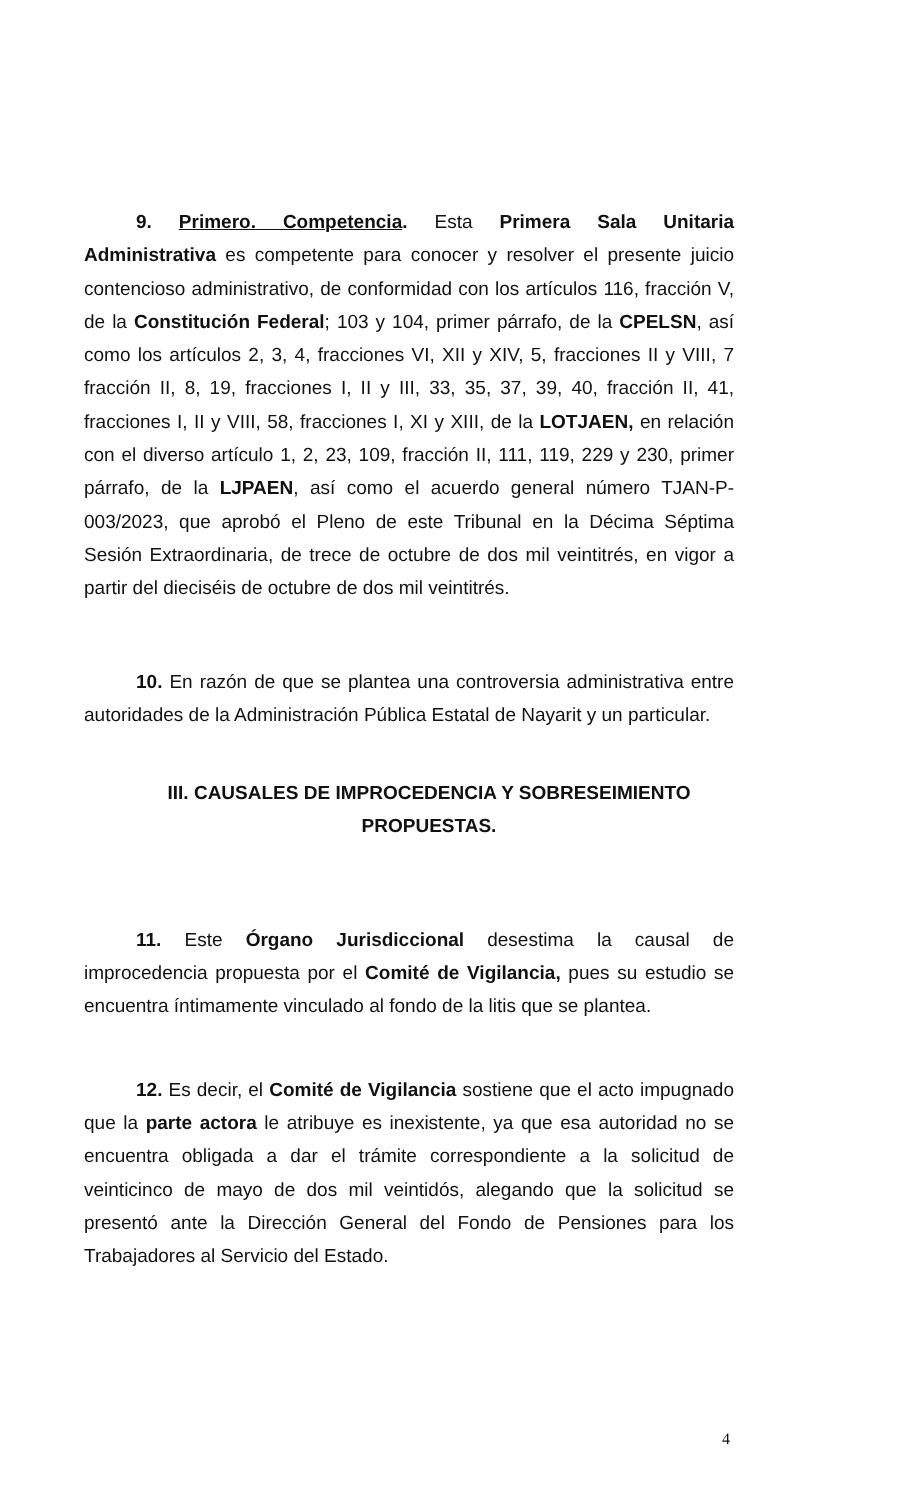9. Primero. Competencia. Esta Primera Sala Unitaria Administrativa es competente para conocer y resolver el presente juicio contencioso administrativo, de conformidad con los artículos 116, fracción V, de la Constitución Federal; 103 y 104, primer párrafo, de la CPELSN, así como los artículos 2, 3, 4, fracciones VI, XII y XIV, 5, fracciones II y VIII, 7 fracción II, 8, 19, fracciones I, II y III, 33, 35, 37, 39, 40, fracción II, 41, fracciones I, II y VIII, 58, fracciones I, XI y XIII, de la LOTJAEN, en relación con el diverso artículo 1, 2, 23, 109, fracción II, 111, 119, 229 y 230, primer párrafo, de la LJPAEN, así como el acuerdo general número TJAN-P-003/2023, que aprobó el Pleno de este Tribunal en la Décima Séptima Sesión Extraordinaria, de trece de octubre de dos mil veintitrés, en vigor a partir del dieciséis de octubre de dos mil veintitrés.
10. En razón de que se plantea una controversia administrativa entre autoridades de la Administración Pública Estatal de Nayarit y un particular.
III. CAUSALES DE IMPROCEDENCIA Y SOBRESEIMIENTO
PROPUESTAS.
11. Este Órgano Jurisdiccional desestima la causal de improcedencia propuesta por el Comité de Vigilancia, pues su estudio se encuentra íntimamente vinculado al fondo de la litis que se plantea.
12. Es decir, el Comité de Vigilancia sostiene que el acto impugnado que la parte actora le atribuye es inexistente, ya que esa autoridad no se encuentra obligada a dar el trámite correspondiente a la solicitud de veinticinco de mayo de dos mil veintidós, alegando que la solicitud se presentó ante la Dirección General del Fondo de Pensiones para los Trabajadores al Servicio del Estado.
4